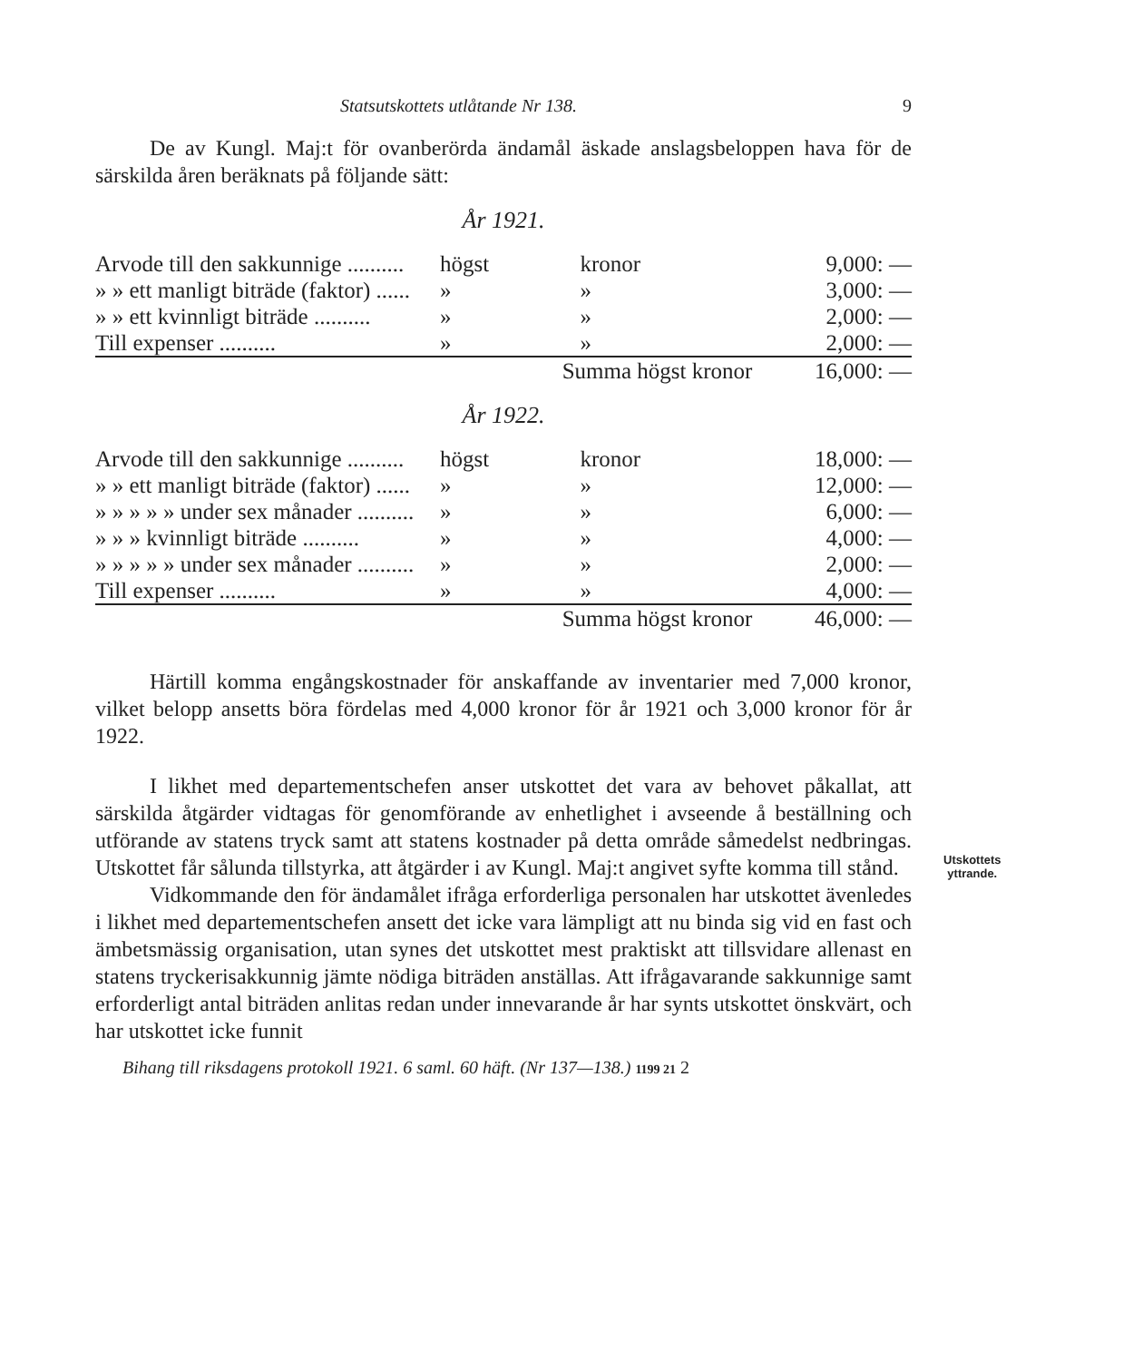Statsutskottets utlåtande Nr 138. 9
De av Kungl. Maj:t för ovanberörda ändamål äskade anslagsbeloppen hava för de särskilda åren beräknats på följande sätt:
År 1921.
| Arvode till den sakkunnige .......... | högst | kronor | 9,000: — |
| » » ett manligt biträde (faktor) ...... | » | » | 3,000: — |
| » » ett kvinnligt biträde .......... | » | » | 2,000: — |
| Till expenser .......... | » | » | 2,000: — |
| | Summa högst kronor | | 16,000: — |
År 1922.
| Arvode till den sakkunnige .......... | högst | kronor | 18,000: — |
| » » ett manligt biträde (faktor) ...... | » | » | 12,000: — |
| » » » » » under sex månader .......... | » | » | 6,000: — |
| » » » kvinnligt biträde .......... | » | » | 4,000: — |
| » » » » » under sex månader .......... | » | » | 2,000: — |
| Till expenser .......... | » | » | 4,000: — |
| | Summa högst kronor | | 46,000: — |
Härtill komma engångskostnader för anskaffande av inventarier med 7,000 kronor, vilket belopp ansetts böra fördelas med 4,000 kronor för år 1921 och 3,000 kronor för år 1922.
I likhet med departementschefen anser utskottet det vara av behovet påkallat, att särskilda åtgärder vidtagas för genomförande av enhetlighet i avseende å beställning och utförande av statens tryck samt att statens kostnader på detta område såmedelst nedbringas. Utskottet får sålunda tillstyrka, att åtgärder i av Kungl. Maj:t angivet syfte komma till stånd.
Vidkommande den för ändamålet ifråga erforderliga personalen har utskottet ävenledes i likhet med departementschefen ansett det icke vara lämpligt att nu binda sig vid en fast och ämbetsmässig organisation, utan synes det utskottet mest praktiskt att tillsvidare allenast en statens tryckerisakkunnig jämte nödiga biträden anställas. Att ifrågavarande sakkunnige samt erforderligt antal biträden anlitas redan under innevarande år har synts utskottet önskvärt, och har utskottet icke funnit
Utskottets
yttrande.
Bihang till riksdagens protokoll 1921. 6 saml. 60 häft. (Nr 137—138.) 1199 21 2